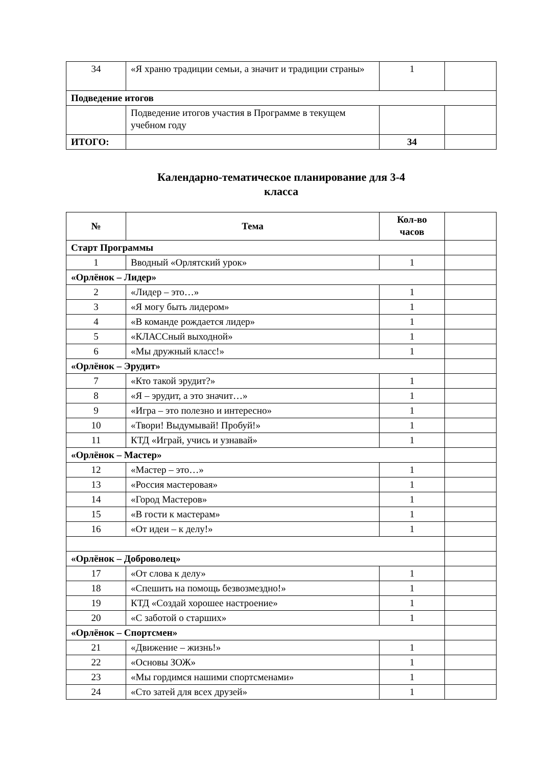| 34 | «Я храню традиции семьи, а значит и традиции страны» | 1 | |
| Подведение итогов | | | |
| | Подведение итогов участия в Программе в текущем учебном году | | |
| ИТОГО: | | 34 | |
Календарно-тематическое планирование для 3-4
класса
| № | Тема | Кол-во часов | |
| --- | --- | --- | --- |
| Старт Программы | | | |
| 1 | Вводный «Орлятский урок» | 1 | |
| «Орлёнок – Лидер» | | | |
| 2 | «Лидер – это…» | 1 | |
| 3 | «Я могу быть лидером» | 1 | |
| 4 | «В команде рождается лидер» | 1 | |
| 5 | «КЛАССный выходной» | 1 | |
| 6 | «Мы дружный класс!» | 1 | |
| «Орлёнок – Эрудит» | | | |
| 7 | «Кто такой эрудит?» | 1 | |
| 8 | «Я – эрудит, а это значит…» | 1 | |
| 9 | «Игра – это полезно и интересно» | 1 | |
| 10 | «Твори! Выдумывай! Пробуй!» | 1 | |
| 11 | КТД «Играй, учись и узнавай» | 1 | |
| «Орлёнок – Мастер» | | | |
| 12 | «Мастер – это…» | 1 | |
| 13 | «Россия мастеровая» | 1 | |
| 14 | «Город Мастеров» | 1 | |
| 15 | «В гости к мастерам» | 1 | |
| 16 | «От идеи – к делу!» | 1 | |
| «Орлёнок – Доброволец» | | | |
| 17 | «От слова к делу» | 1 | |
| 18 | «Спешить на помощь безвозмездно!» | 1 | |
| 19 | КТД «Создай хорошее настроение» | 1 | |
| 20 | «С заботой о старших» | 1 | |
| «Орлёнок – Спортсмен» | | | |
| 21 | «Движение – жизнь!» | 1 | |
| 22 | «Основы ЗОЖ» | 1 | |
| 23 | «Мы гордимся нашими спортсменами» | 1 | |
| 24 | «Сто затей для всех друзей» | 1 | |